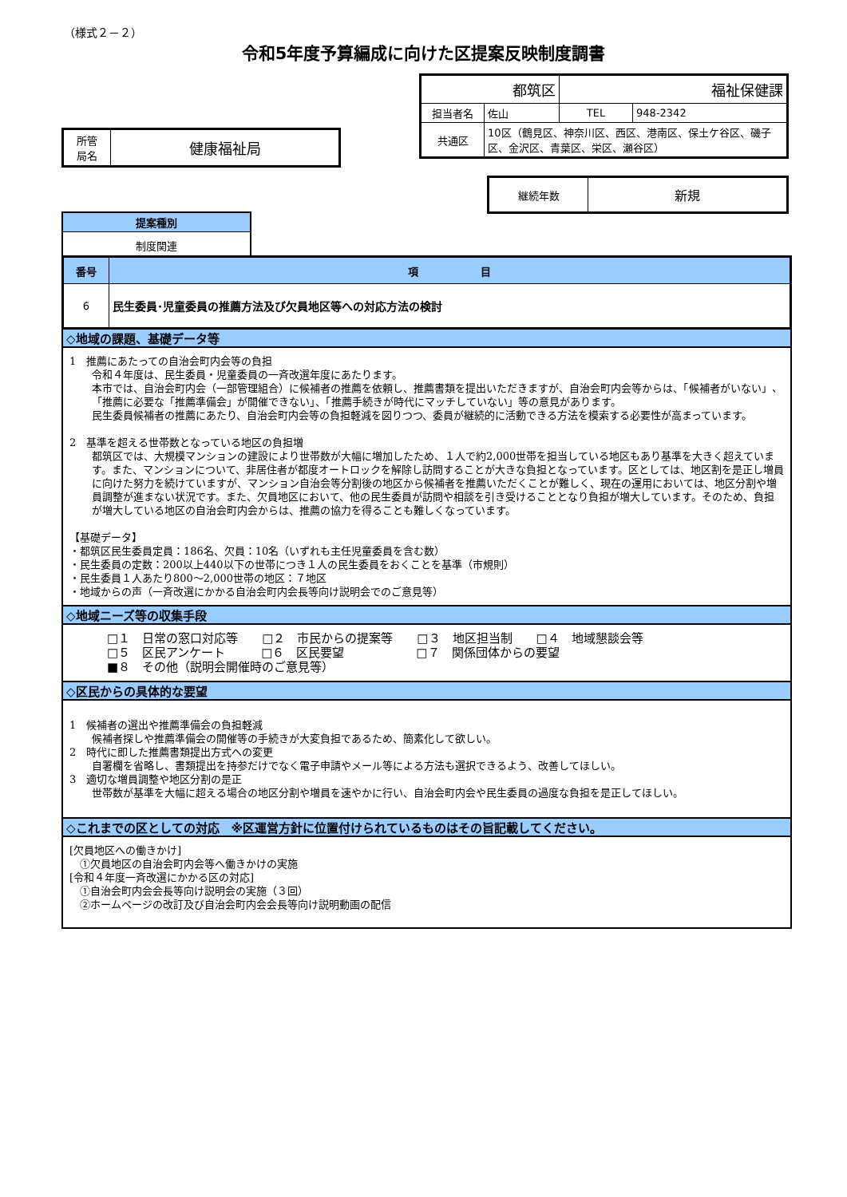（様式２－２）
令和5年度予算編成に向けた区提案反映制度調書
| 所管 局名 | 健康福祉局 |
| 都筑区 | | 福祉保健課 | |
| 担当者名 | 佐山 | TEL | 948-2342 |
| 共通区 | 10区（鶴見区、神奈川区、西区、港南区、保土ケ谷区、磯子区、金沢区、青葉区、栄区、瀬谷区） | | |
| 継続年数 | 新規 |
| 提案種別 |
| 制度関連 |
| 番号 | 項 目 |
| 6 | 民生委員･児童委員の推薦方法及び欠員地区等への対応方法の検討 |
◇地域の課題、基礎データ等
1　推薦にあたっての自治会町内会等の負担
令和４年度は、民生委員・児童委員の一斉改選年度にあたります。
本市では、自治会町内会（一部管理組合）に候補者の推薦を依頼し、推薦書類を提出いただきますが、自治会町内会等からは、「候補者がいない」、「推薦に必要な「推薦準備会」が開催できない」、「推薦手続きが時代にマッチしていない」等の意見があります。
民生委員候補者の推薦にあたり、自治会町内会等の負担軽減を図りつつ、委員が継続的に活動できる方法を模索する必要性が高まっています。
2　基準を超える世帯数となっている地区の負担増
都筑区では、大規模マンションの建設により世帯数が大幅に増加したため、１人で約2,000世帯を担当している地区もあり基準を大きく超えています。また、マンションについて、非居住者が都度オートロックを解除し訪問することが大きな負担となっています。区としては、地区割を是正し増員に向けた努力を続けていますが、マンション自治会等分割後の地区から候補者を推薦いただくことが難しく、現在の運用においては、地区分割や増員調整が進まない状況です。また、欠員地区において、他の民生委員が訪問や相談を引き受けることとなり負担が増大しています。そのため、負担が増大している地区の自治会町内会からは、推薦の協力を得ることも難しくなっています。
【基礎データ】
・都筑区民生委員定員：186名、欠員：10名（いずれも主任児童委員を含む数）
・民生委員の定数：200以上440以下の世帯につき１人の民生委員をおくことを基準（市規則）
・民生委員１人あたり800～2,000世帯の地区：７地区
・地域からの声（一斉改選にかかる自治会町内会長等向け説明会でのご意見等）
◇地域ニーズ等の収集手段
□１　日常の窓口対応等　　□２　市民からの提案等　　□３　地区担当制　　□４　地域懇談会等
□５　区民アンケート　　　□６　区民要望　　　　　　□７　関係団体からの要望
■８　その他（説明会開催時のご意見等）
◇区民からの具体的な要望
1　候補者の選出や推薦準備会の負担軽減
候補者探しや推薦準備会の開催等の手続きが大変負担であるため、簡素化して欲しい。
2　時代に即した推薦書類提出方式への変更
自署欄を省略し、書類提出を持参だけでなく電子申請やメール等による方法も選択できるよう、改善してほしい。
3　適切な増員調整や地区分割の是正
世帯数が基準を大幅に超える場合の地区分割や増員を速やかに行い、自治会町内会や民生委員の過度な負担を是正してほしい。
◇これまでの区としての対応　※区運営方針に位置付けられているものはその旨記載してください。
[欠員地区への働きかけ]
　①欠員地区の自治会町内会等へ働きかけの実施
[令和４年度一斉改選にかかる区の対応]
　①自治会町内会会長等向け説明会の実施（３回）
　②ホームページの改訂及び自治会町内会会長等向け説明動画の配信